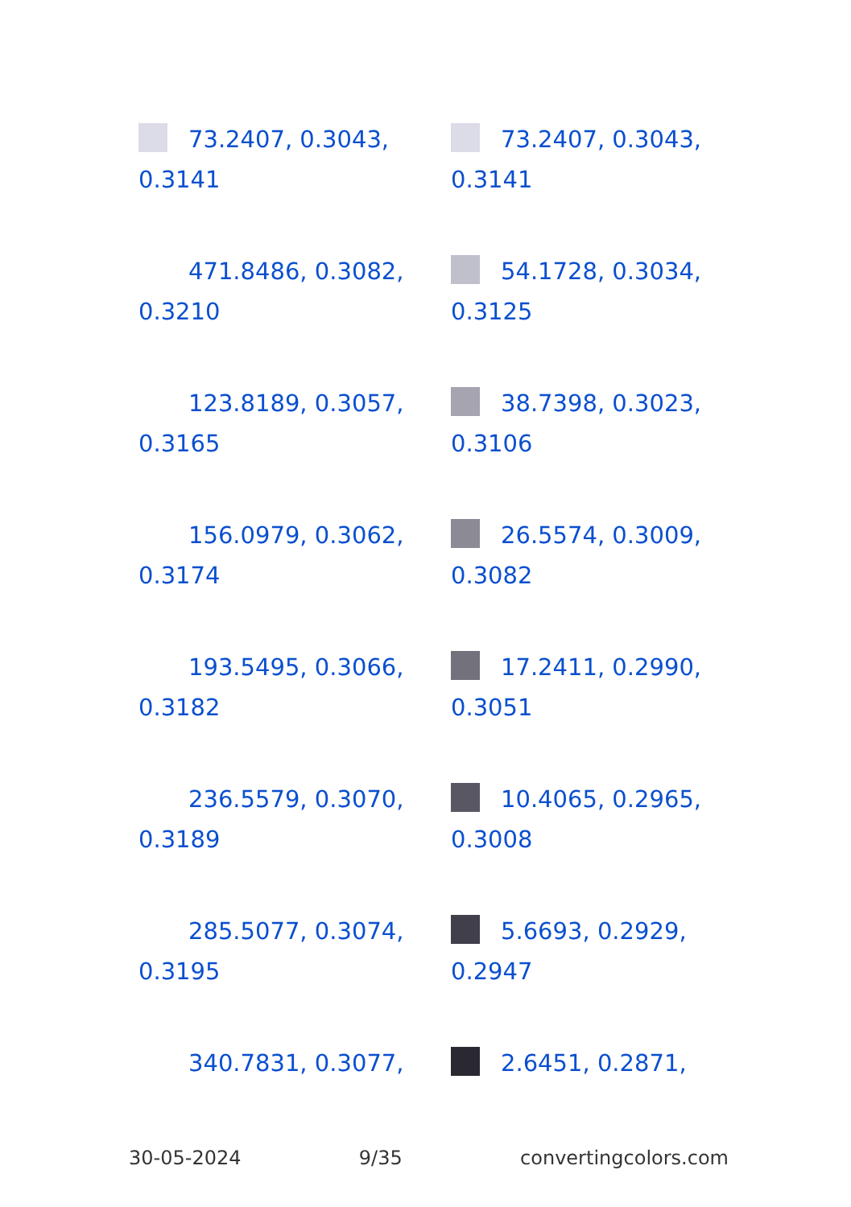73.2407, 0.3043, 0.3141
73.2407, 0.3043, 0.3141
471.8486, 0.3082, 0.3210
54.1728, 0.3034, 0.3125
123.8189, 0.3057, 0.3165
38.7398, 0.3023, 0.3106
156.0979, 0.3062, 0.3174
26.5574, 0.3009, 0.3082
193.5495, 0.3066, 0.3182
17.2411, 0.2990, 0.3051
236.5579, 0.3070, 0.3189
10.4065, 0.2965, 0.3008
285.5077, 0.3074, 0.3195
5.6693, 0.2929, 0.2947
340.7831, 0.3077,
2.6451, 0.2871,
30-05-2024 9/35 convertingcolors.com